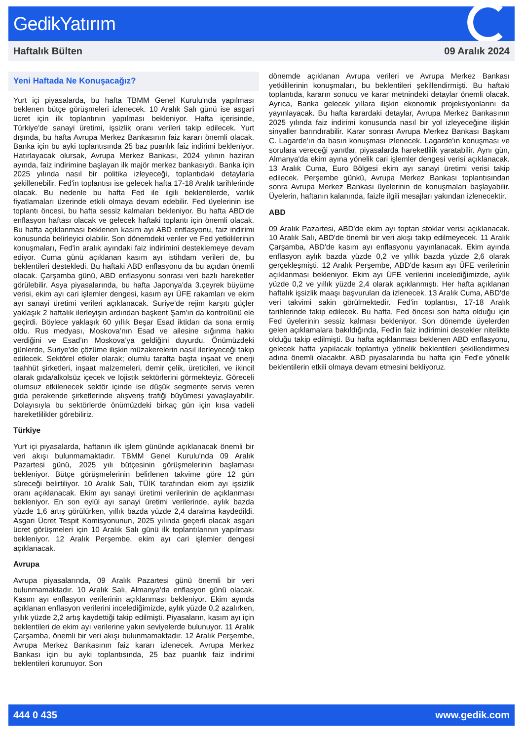GedikYatırım
Haftalık Bülten 09 Aralık 2024
Yeni Haftada Ne Konuşacağız?
Yurt içi piyasalarda, bu hafta TBMM Genel Kurulu'nda yapılması beklenen bütçe görüşmeleri izlenecek. 10 Aralık Salı günü ise asgari ücret için ilk toplantının yapılması bekleniyor. Hafta içerisinde, Türkiye'de sanayi üretimi, işsizlik oranı verileri takip edilecek. Yurt dışında, bu hafta Avrupa Merkez Bankasının faiz kararı önemli olacak. Banka için bu ayki toplantısında 25 baz puanlık faiz indirimi bekleniyor. Hatırlayacak olursak, Avrupa Merkez Bankası, 2024 yılının haziran ayında, faiz indirimine başlayan ilk majör merkez bankasıydı. Banka için 2025 yılında nasıl bir politika izleyeceği, toplantıdaki detaylarla şekillenebilir. Fed'in toplantısı ise gelecek hafta 17-18 Aralık tarihlerinde olacak. Bu nedenle bu hafta Fed ile ilgili beklentilerde, varlık fiyatlamaları üzerinde etkili olmaya devam edebilir. Fed üyelerinin ise toplantı öncesi, bu hafta sessiz kalmaları bekleniyor. Bu hafta ABD'de enflasyon haftası olacak ve gelecek haftaki toplantı için önemli olacak. Bu hafta açıklanması beklenen kasım ayı ABD enflasyonu, faiz indirimi konusunda belirleyici olabilir. Son dönemdeki veriler ve Fed yetkililerinin konuşmaları, Fed'in aralık ayındaki faiz indirimini desteklemeye devam ediyor. Cuma günü açıklanan kasım ayı istihdam verileri de, bu beklentileri destekledi. Bu haftaki ABD enflasyonu da bu açıdan önemli olacak. Çarşamba günü, ABD enflasyonu sonrası veri bazlı hareketler görülebilir. Asya piyasalarında, bu hafta Japonya'da 3.çeyrek büyüme verisi, ekim ayı cari işlemler dengesi, kasım ayı ÜFE rakamları ve ekim ayı sanayi üretimi verileri açıklanacak. Suriye’de rejim karşıtı güçler yaklaşık 2 haftalık ilerleyişin ardından başkent Şam'ın da kontrolünü ele geçirdi. Böylece yaklaşık 60 yıllık Beşar Esad iktidarı da sona ermiş oldu. Rus medyası, Moskova’nın Esad ve ailesine sığınma hakkı verdiğini ve Esad’ın Moskova’ya geldiğini duyurdu. Önümüzdeki günlerde, Suriye'de çözüme ilişkin müzakerelerin nasıl ilerleyeceği takip edilecek. Sektörel etkiler olarak; olumlu tarafta başta inşaat ve enerji taahhüt şirketleri, inşaat malzemeleri, demir çelik, üreticileri, ve ikincil olarak gıda/alkolsüz içecek ve lojistik sektörlerini görmekteyiz. Göreceli olumsuz etkilenecek sektör içinde ise düşük segmente servis veren gıda perakende şirketlerinde alışveriş trafiği büyümesi yavaşlayabilir. Dolayısıyla bu sektörlerde önümüzdeki birkaç gün için kısa vadeli hareketlilikler görebiliriz.
Türkiye
Yurt içi piyasalarda, haftanın ilk işlem gününde açıklanacak önemli bir veri akışı bulunmamaktadır. TBMM Genel Kurulu'nda 09 Aralık Pazartesi günü, 2025 yılı bütçesinin görüşmelerinin başlaması bekleniyor. Bütçe görüşmelerinin belirlenen takvime göre 12 gün süreceği belirtiliyor. 10 Aralık Salı, TÜİK tarafından ekim ayı işsizlik oranı açıklanacak. Ekim ayı sanayi üretimi verilerinin de açıklanması bekleniyor. En son eylül ayı sanayi üretimi verilerinde, aylık bazda yüzde 1,6 artış görülürken, yıllık bazda yüzde 2,4 daralma kaydedildi. Asgari Ücret Tespit Komisyonunun, 2025 yılında geçerli olacak asgari ücret görüşmeleri için 10 Aralık Salı günü ilk toplantılarının yapılması bekleniyor. 12 Aralık Perşembe, ekim ayı cari işlemler dengesi açıklanacak.
Avrupa
Avrupa piyasalarında, 09 Aralık Pazartesi günü önemli bir veri bulunmamaktadır. 10 Aralık Salı, Almanya'da enflasyon günü olacak. Kasım ayı enflasyon verilerinin açıklanması bekleniyor. Ekim ayında açıklanan enflasyon verilerini incelediğimizde, aylık yüzde 0,2 azalırken, yıllık yüzde 2,2 artış kaydettiği takip edilmişti. Piyasaların, kasım ayı için beklentileri de ekim ayı verilerine yakın seviyelerde bulunuyor. 11 Aralık Çarşamba, önemli bir veri akışı bulunmamaktadır. 12 Aralık Perşembe, Avrupa Merkez Bankasının faiz kararı izlenecek. Avrupa Merkez Bankası için bu ayki toplantısında, 25 baz puanlık faiz indirimi beklentileri korunuyor. Son
dönemde açıklanan Avrupa verileri ve Avrupa Merkez Bankası yetkililerinin konuşmaları, bu beklentileri şekillendirmişti. Bu haftaki toplantıda, kararın sonucu ve karar metnindeki detaylar önemli olacak. Ayrıca, Banka gelecek yıllara ilişkin ekonomik projeksiyonlarını da yayınlayacak. Bu hafta karardaki detaylar, Avrupa Merkez Bankasının 2025 yılında faiz indirimi konusunda nasıl bir yol izleyeceğine ilişkin sinyaller barındırabilir. Karar sonrası Avrupa Merkez Bankası Başkanı C. Lagarde'ın da basın konuşması izlenecek. Lagarde'ın konuşması ve sorulara vereceği yanıtlar, piyasalarda hareketlilik yaratabilir. Aynı gün, Almanya'da ekim ayına yönelik cari işlemler dengesi verisi açıklanacak. 13 Aralık Cuma, Euro Bölgesi ekim ayı sanayi üretimi verisi takip edilecek. Perşembe günkü, Avrupa Merkez Bankası toplantısından sonra Avrupa Merkez Bankası üyelerinin de konuşmaları başlayabilir. Üyelerin, haftanın kalanında, faizle ilgili mesajları yakından izlenecektir.
ABD
09 Aralık Pazartesi, ABD'de ekim ayı toptan stoklar verisi açıklanacak. 10 Aralık Salı, ABD'de önemli bir veri akışı takip edilmeyecek. 11 Aralık Çarşamba, ABD'de kasım ayı enflasyonu yayınlanacak. Ekim ayında enflasyon aylık bazda yüzde 0,2 ve yıllık bazda yüzde 2,6 olarak gerçekleşmişti. 12 Aralık Perşembe, ABD'de kasım ayı ÜFE verilerinin açıklanması bekleniyor. Ekim ayı ÜFE verilerini incelediğimizde, aylık yüzde 0,2 ve yıllık yüzde 2,4 olarak açıklanmıştı. Her hafta açıklanan haftalık işsizlik maaşı başvuruları da izlenecek. 13 Aralık Cuma, ABD'de veri takvimi sakin görülmektedir. Fed'in toplantısı, 17-18 Aralık tarihlerinde takip edilecek. Bu hafta, Fed öncesi son hafta olduğu için Fed üyelerinin sessiz kalması bekleniyor. Son dönemde üyelerden gelen açıklamalara bakıldığında, Fed'in faiz indirimini destekler nitelikte olduğu takip edilmişti. Bu hafta açıklanması beklenen ABD enflasyonu, gelecek hafta yapılacak toplantıya yönelik beklentileri şekillendirmesi adına önemli olacaktır. ABD piyasalarında bu hafta için Fed'e yönelik beklentilerin etkili olmaya devam etmesini bekliyoruz.
444 0 435 www.gedik.com